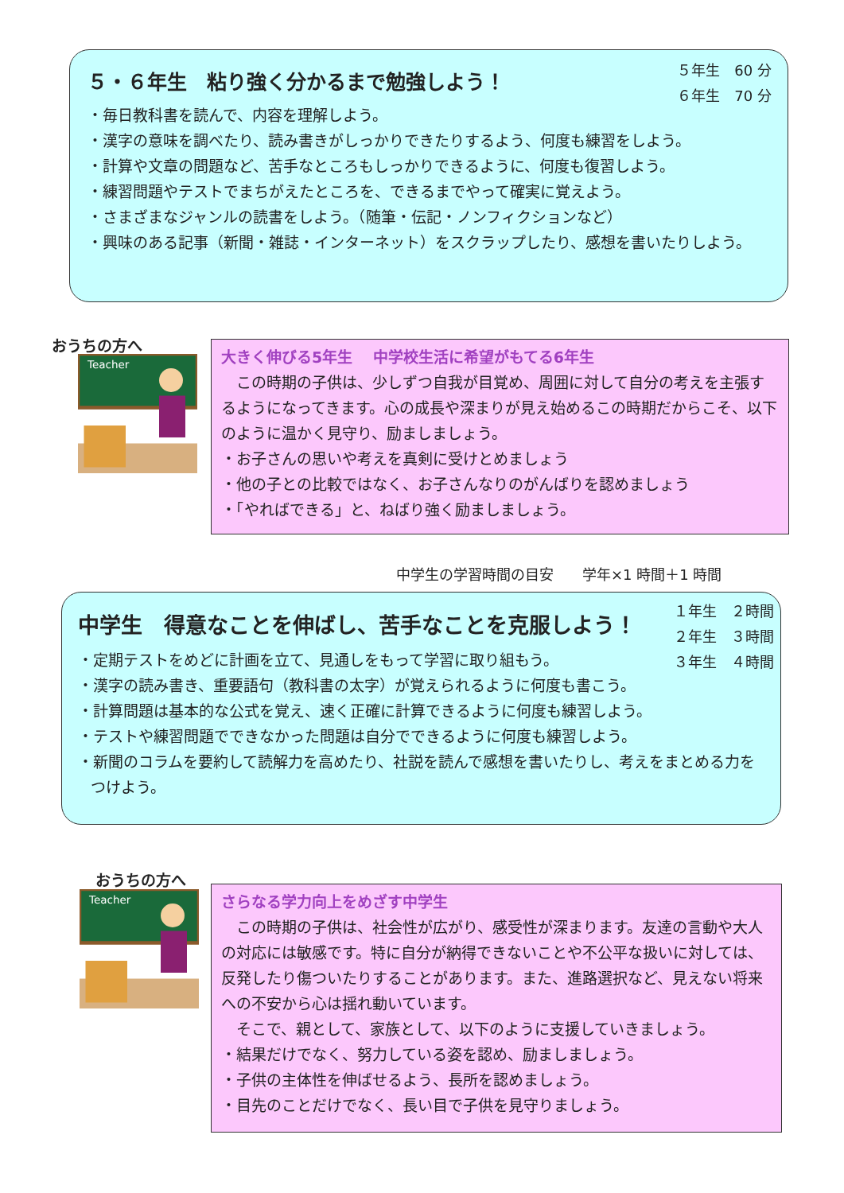５年生　60 分
６年生　70 分
５・６年生　粘り強く分かるまで勉強しよう！
・毎日教科書を読んで、内容を理解しよう。
・漢字の意味を調べたり、読み書きがしっかりできたりするよう、何度も練習をしよう。
・計算や文章の問題など、苦手なところもしっかりできるように、何度も復習しよう。
・練習問題やテストでまちがえたところを、できるまでやって確実に覚えよう。
・さまざまなジャンルの読書をしよう。（随筆・伝記・ノンフィクションなど）
・興味のある記事（新聞・雑誌・インターネット）をスクラップしたり、感想を書いたりしよう。
おうちの方へ
Teacher
大きく伸びる5年生　 中学校生活に希望がもてる6年生
　この時期の子供は、少しずつ自我が目覚め、周囲に対して自分の考えを主張するようになってきます。心の成長や深まりが見え始めるこの時期だからこそ、以下のように温かく見守り、励ましましょう。
・お子さんの思いや考えを真剣に受けとめましょう
・他の子との比較ではなく、お子さんなりのがんばりを認めましょう
・「やればできる」と、ねばり強く励ましましょう。
中学生の学習時間の目安　　学年×1 時間＋1 時間
１年生　２時間
２年生　３時間
３年生　４時間
中学生　得意なことを伸ばし、苦手なことを克服しよう！
・定期テストをめどに計画を立て、見通しをもって学習に取り組もう。
・漢字の読み書き、重要語句（教科書の太字）が覚えられるように何度も書こう。
・計算問題は基本的な公式を覚え、速く正確に計算できるように何度も練習しよう。
・テストや練習問題でできなかった問題は自分でできるように何度も練習しよう。
・新聞のコラムを要約して読解力を高めたり、社説を読んで感想を書いたりし、考えをまとめる力をつけよう。
おうちの方へ
Teacher
さらなる学力向上をめざす中学生
　この時期の子供は、社会性が広がり、感受性が深まります。友達の言動や大人の対応には敏感です。特に自分が納得できないことや不公平な扱いに対しては、反発したり傷ついたりすることがあります。また、進路選択など、見えない将来への不安から心は揺れ動いています。
　そこで、親として、家族として、以下のように支援していきましょう。
・結果だけでなく、努力している姿を認め、励ましましょう。
・子供の主体性を伸ばせるよう、長所を認めましょう。
・目先のことだけでなく、長い目で子供を見守りましょう。